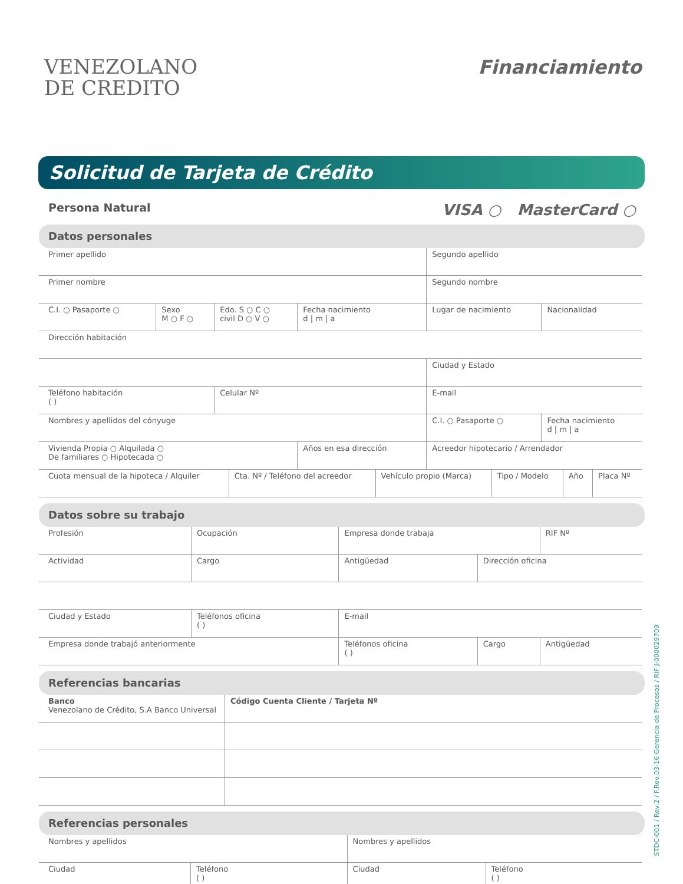VENEZOLANO
DE CREDITO
Financiamiento
Solicitud de Tarjeta de Crédito
Persona Natural VISA ○ MasterCard ○
Datos personales
| Primer apellido | | | | Segundo apellido | |
| Primer nombre | | | | Segundo nombre | |
| C.I. ○ Pasaporte ○ | Sexo M ○ F ○ | Edo. S ○ C ○ civil D ○ V ○ | Fecha nacimiento d / m / a | Lugar de nacimiento | Nacionalidad |
| Dirección habitación | | | | | |
| | | | | Ciudad y Estado | |
| Teléfono habitación ( ) | | Celular Nº | | E-mail | |
| Nombres y apellidos del cónyuge | | | | C.I. ○ Pasaporte ○ | Fecha nacimiento d / m / a |
| Vivienda Propia ○ Alquilada ○ De familiares ○ Hipotecada ○ | | | Años en esa dirección | Acreedor hipotecario / Arrendador | |
| Cuota mensual de la hipoteca / Alquiler | Cta. Nº / Teléfono del acreedor | Vehículo propio (Marca) | Tipo / Modelo | Año | Placa Nº |
Datos sobre su trabajo
| Profesión | Ocupación | Empresa donde trabaja | | RIF Nº |
| Actividad | Cargo | Antigüedad | Dirección oficina | |
| Ciudad y Estado | Teléfonos oficina ( ) | E-mail | | |
| Empresa donde trabajó anteriormente | | Teléfonos oficina ( ) | Cargo | Antigüedad |
Referencias bancarias
| Banco Venezolano de Crédito, S.A Banco Universal | Código Cuenta Cliente / Tarjeta Nº |
Referencias personales
| Nombres y apellidos | | Nombres y apellidos | |
| Ciudad | Teléfono ( ) | Ciudad | Teléfono ( ) |
STDC-001 / Rev.2 / F.Rev.03-16 Gerencia de Procesos / RIF J-000029709